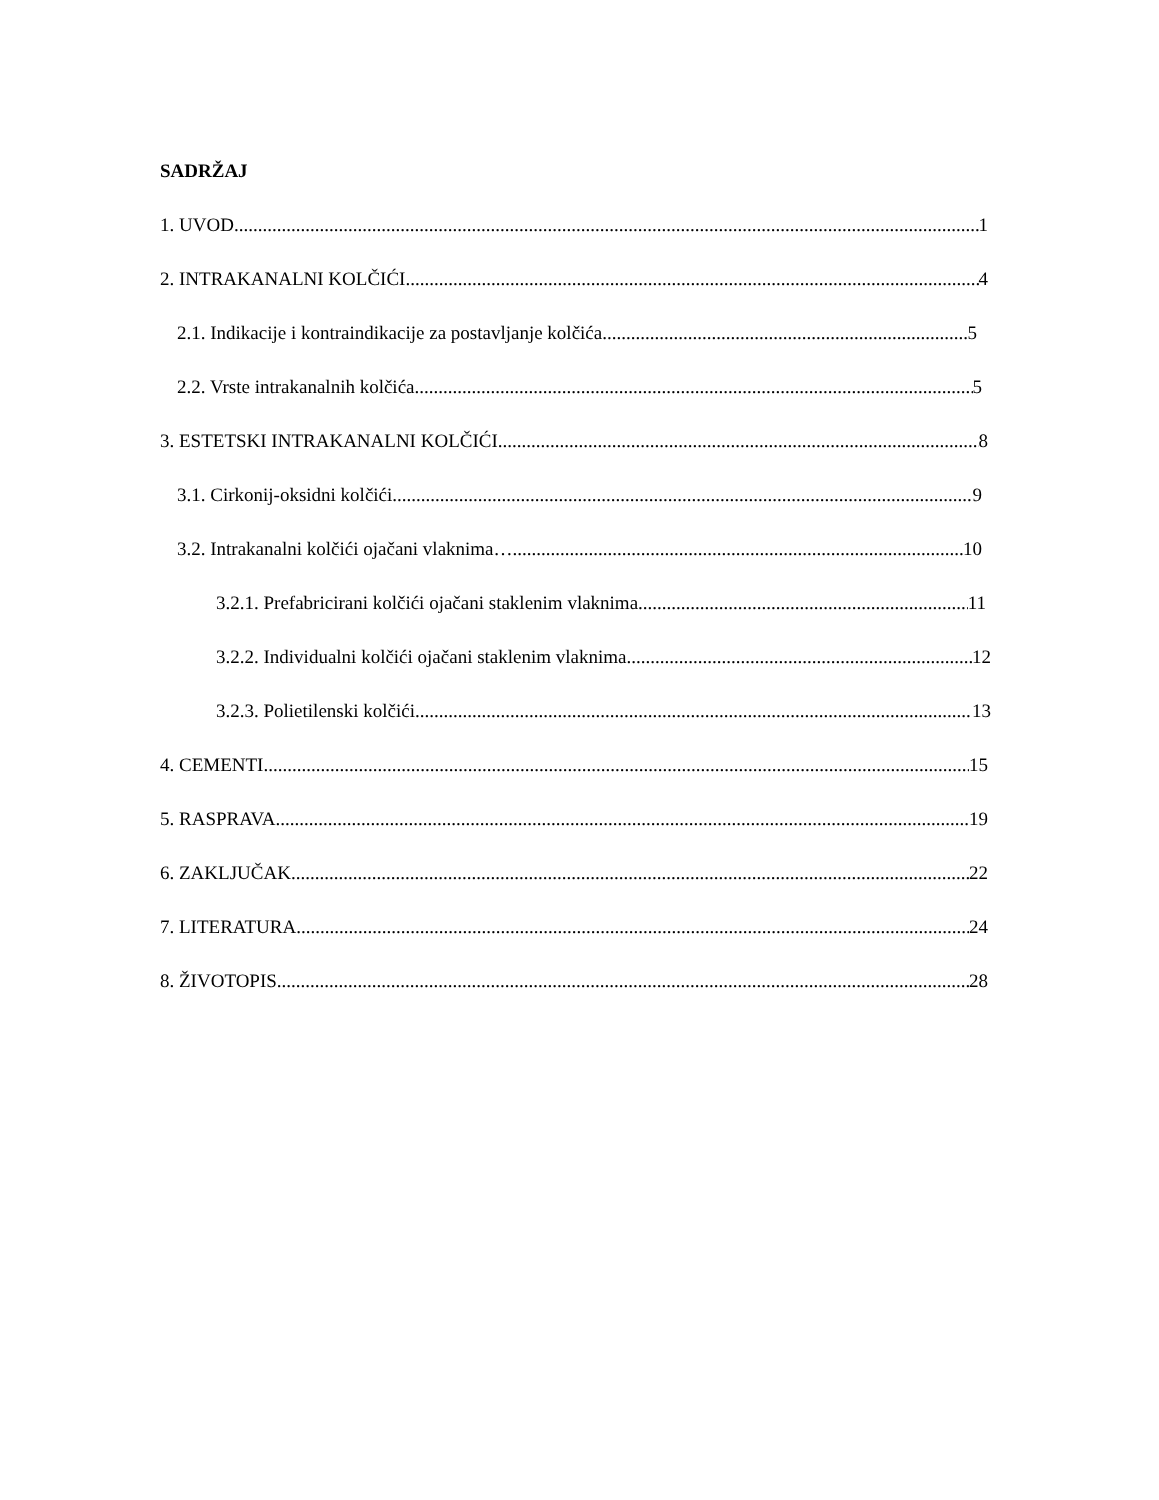SADRŽAJ
1. UVOD 1
2. INTRAKANALNI KOLČIĆI 4
2.1. Indikacije i kontraindikacije za postavljanje kolčića 5
2.2. Vrste intrakanalnih kolčića 5
3. ESTETSKI INTRAKANALNI KOLČIĆI 8
3.1. Cirkonij-oksidni kolčići 9
3.2. Intrakanalni kolčići ojačani vlaknima… 10
3.2.1. Prefabricirani kolčići ojačani staklenim vlaknima 11
3.2.2. Individualni kolčići ojačani staklenim vlaknima 12
3.2.3. Polietilenski kolčići 13
4. CEMENTI 15
5. RASPRAVA 19
6. ZAKLJUČAK 22
7. LITERATURA 24
8. ŽIVOTOPIS 28